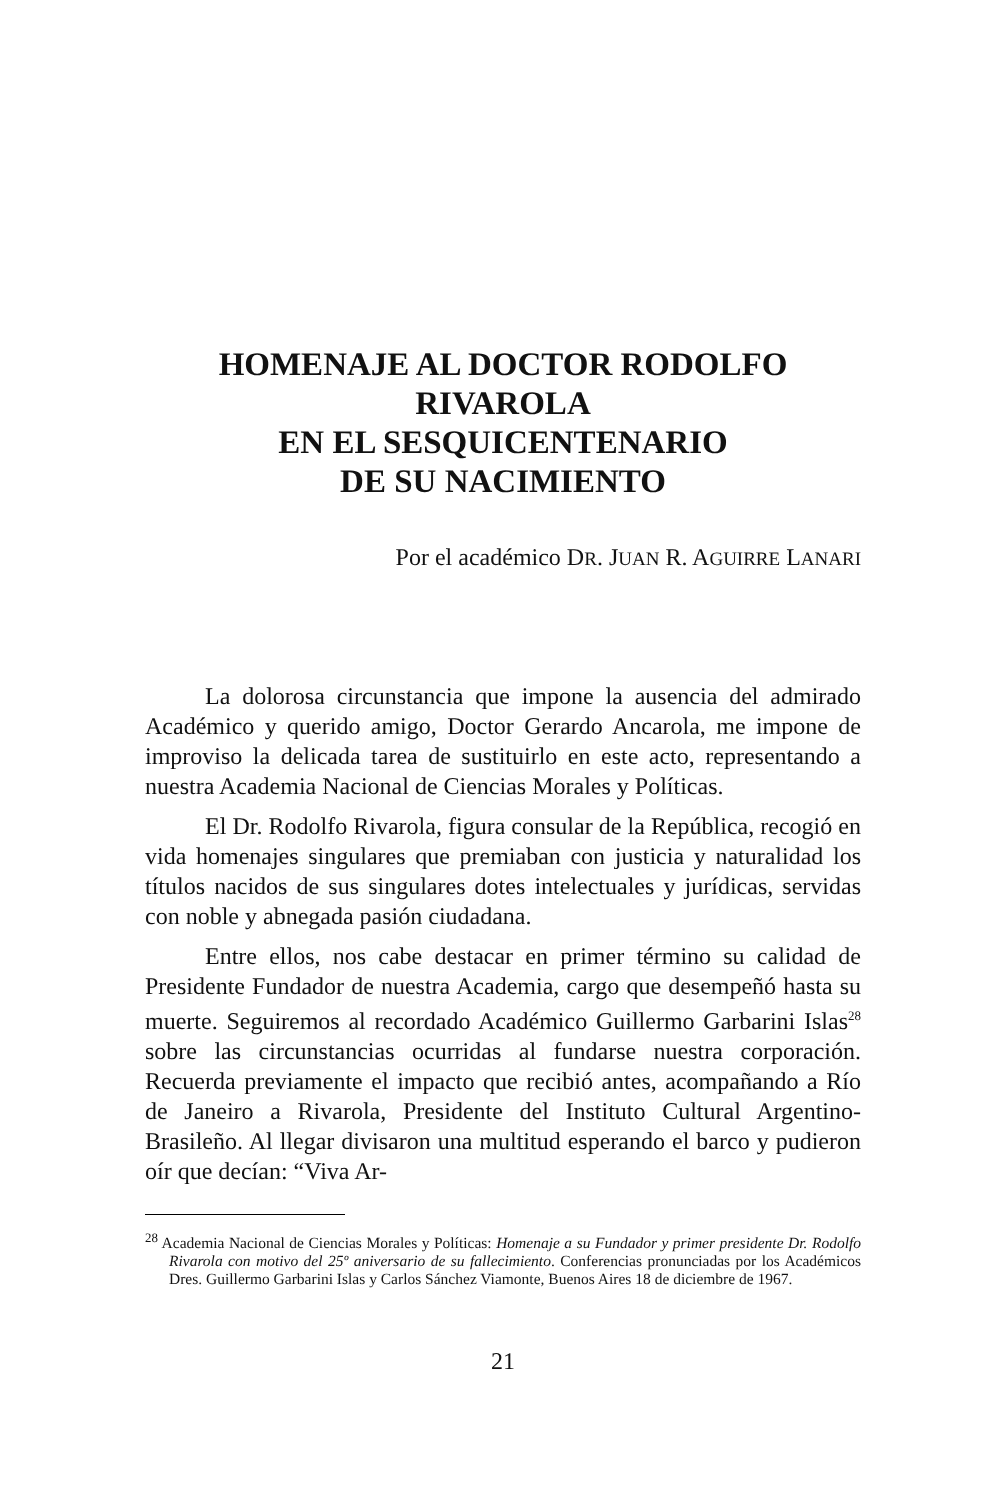HOMENAJE AL DOCTOR RODOLFO RIVAROLA
EN EL SESQUICENTENARIO
DE SU NACIMIENTO
Por el académico DR. JUAN R. AGUIRRE LANARI
La dolorosa circunstancia que impone la ausencia del admirado Académico y querido amigo, Doctor Gerardo Ancarola, me impone de improviso la delicada tarea de sustituirlo en este acto, representando a nuestra Academia Nacional de Ciencias Morales y Políticas.
El Dr. Rodolfo Rivarola, figura consular de la República, recogió en vida homenajes singulares que premiaban con justicia y naturalidad los títulos nacidos de sus singulares dotes intelectuales y jurídicas, servidas con noble y abnegada pasión ciudadana.
Entre ellos, nos cabe destacar en primer término su calidad de Presidente Fundador de nuestra Academia, cargo que desempeñó hasta su muerte. Seguiremos al recordado Académico Guillermo Garbarini Islas<sup>28</sup> sobre las circunstancias ocurridas al fundarse nuestra corporación. Recuerda previamente el impacto que recibió antes, acompañando a Río de Janeiro a Rivarola, Presidente del Instituto Cultural Argentino-Brasileño. Al llegar divisaron una multitud esperando el barco y pudieron oír que decían: “Viva Ar-
<sup>28</sup> Academia Nacional de Ciencias Morales y Políticas: Homenaje a su Fundador y primer presidente Dr. Rodolfo Rivarola con motivo del 25º aniversario de su fallecimiento. Conferencias pronunciadas por los Académicos Dres. Guillermo Garbarini Islas y Carlos Sánchez Viamonte, Buenos Aires 18 de diciembre de 1967.
21